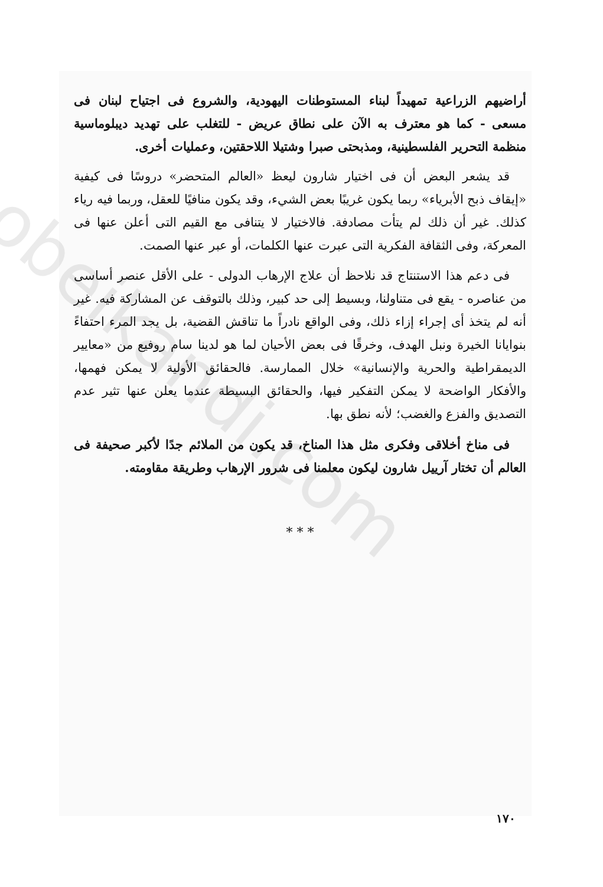obeikandi.com
أراضيهم الزراعية تمهيداً لبناء المستوطنات اليهودية، والشروع فى اجتياح لبنان فى مسعى - كما هو معترف به الآن على نطاق عريض - للتغلب على تهديد ديبلوماسية منظمة التحرير الفلسطينية، ومذبحتى صبرا وشتيلا اللاحقتين، وعمليات أخرى.
قد يشعر البعض أن فى اختيار شارون ليعظ «العالم المتحضر» دروسًا فى كيفية «إيقاف ذبح الأبرياء» ربما يكون غريبًا بعض الشيء، وقد يكون منافيًا للعقل، وربما فيه رياء كذلك. غير أن ذلك لم يتأت مصادفة. فالاختيار لا يتنافى مع القيم التى أعلن عنها فى المعركة، وفى الثقافة الفكرية التى عبرت عنها الكلمات، أو عبر عنها الصمت.
فى دعم هذا الاستنتاج قد نلاحظ أن علاج الإرهاب الدولى - على الأقل عنصر أساسى من عناصره - يقع فى متناولنا، وبسيط إلى حد كبير، وذلك بالتوقف عن المشاركة فيه. غير أنه لم يتخذ أى إجراء إزاء ذلك، وفى الواقع نادراً ما تناقش القضية، بل يجد المرء احتفاءً بنوايانا الخيرة ونبل الهدف، وخرقًا فى بعض الأحيان لما هو لدينا سام روفيع من «معايير الديمقراطية والحرية والإنسانية» خلال الممارسة. فالحقائق الأولية لا يمكن فهمها، والأفكار الواضحة لا يمكن التفكير فيها، والحقائق البسيطة عندما يعلن عنها تثير عدم التصديق والفزع والغضب؛ لأنه نطق بها.
فى مناخ أخلاقى وفكرى مثل هذا المناخ، قد يكون من الملائم جدًا لأكبر صحيفة فى العالم أن تختار آرييل شارون ليكون معلمنا فى شرور الإرهاب وطريقة مقاومته.
* * *
١٧٠